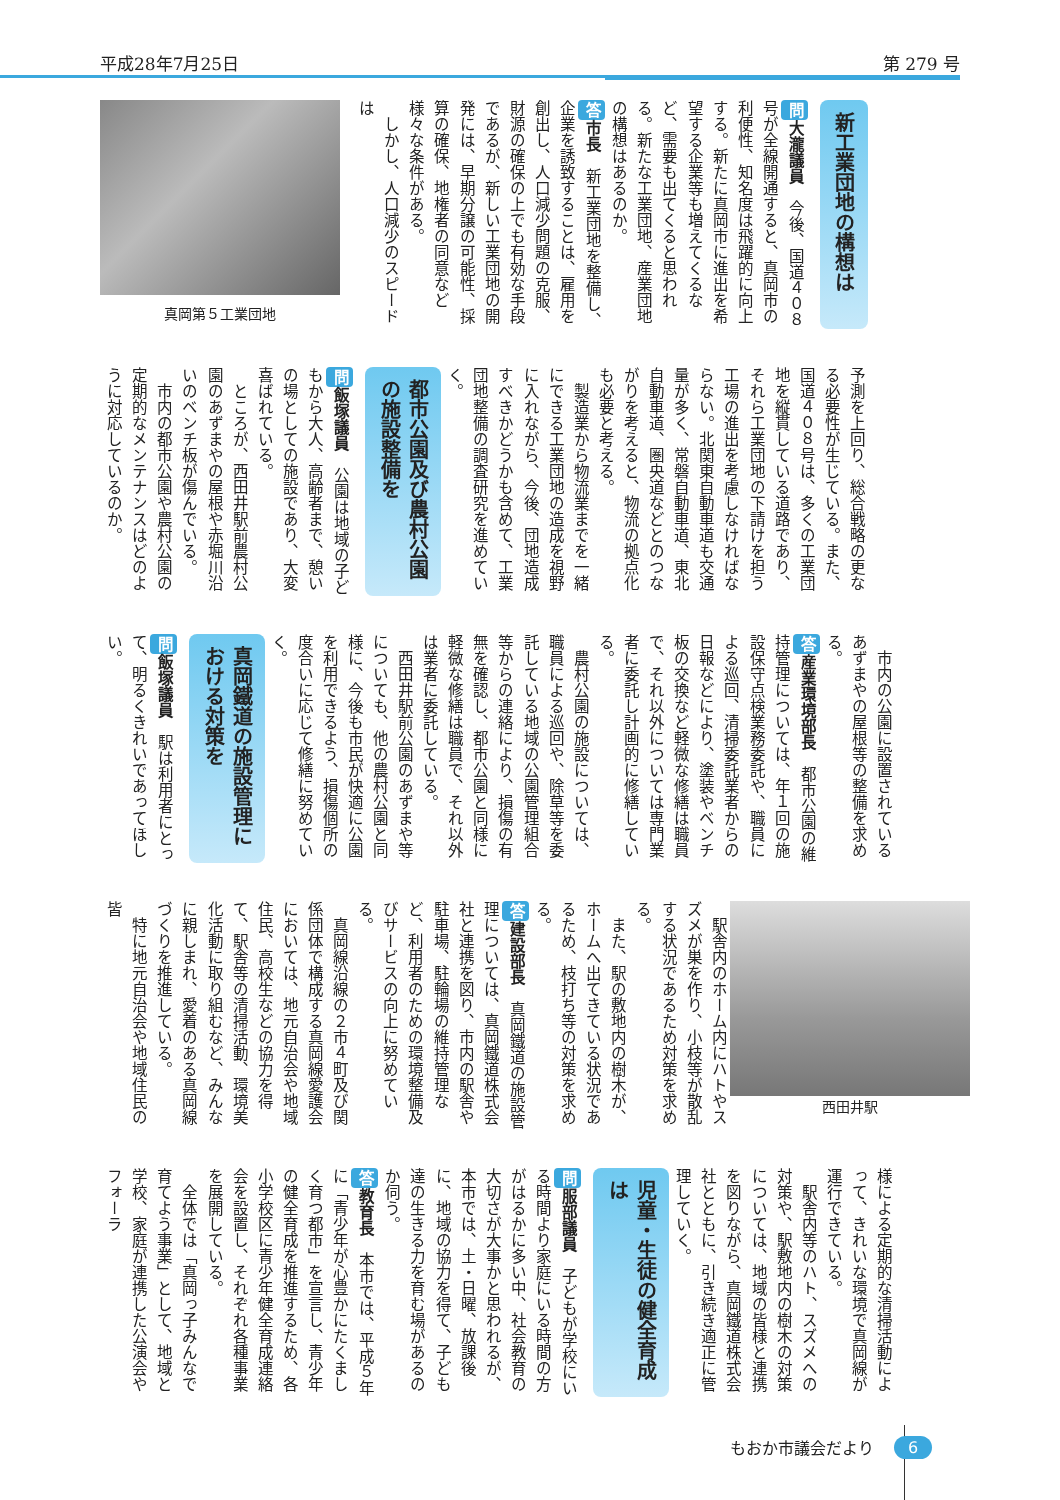平成28年7月25日 第 279 号
新工業団地の構想は
問大瀧議員　今後、国道４０８号が全線開通すると、真岡市の利便性、知名度は飛躍的に向上する。新たに真岡市に進出を希望する企業等も増えてくるなど、需要も出てくると思われる。新たな工業団地、産業団地の構想はあるのか。
答市長　新工業団地を整備し、企業を誘致することは、雇用を創出し、人口減少問題の克服、財源の確保の上でも有効な手段であるが、新しい工業団地の開発には、早期分譲の可能性、採算の確保、地権者の同意など様々な条件がある。
しかし、人口減少のスピードは
真岡第５工業団地
予測を上回り、総合戦略の更なる必要性が生じている。また、国道４０８号は、多くの工業団地を縦貫している道路であり、それら工業団地の下請けを担う工場の進出を考慮しなければならない。北関東自動車道も交通量が多く、常磐自動車道、東北自動車道、圏央道などとのつながりを考えると、物流の拠点化も必要と考える。
製造業から物流業までを一緒にできる工業団地の造成を視野に入れながら、今後、団地造成すべきかどうかも含めて、工業団地整備の調査研究を進めていく。
都市公園及び農村公園の施設整備を
問飯塚議員　公園は地域の子どもから大人、高齢者まで、憩いの場としての施設であり、大変喜ばれている。
ところが、西田井駅前農村公園のあずまやの屋根や赤堀川沿いのベンチ板が傷んでいる。
市内の都市公園や農村公園の定期的なメンテナンスはどのように対応しているのか。
市内の公園に設置されているあずまやの屋根等の整備を求める。
答産業環境部長　都市公園の維持管理については、年１回の施設保守点検業務委託や、職員による巡回、清掃委託業者からの日報などにより、塗装やベンチ板の交換など軽微な修繕は職員で、それ以外については専門業者に委託し計画的に修繕している。
農村公園の施設については、職員による巡回や、除草等を委託している地域の公園管理組合等からの連絡により、損傷の有無を確認し、都市公園と同様に軽微な修繕は職員で、それ以外は業者に委託している。
西田井駅前公園のあずまや等についても、他の農村公園と同様に、今後も市民が快適に公園を利用できるよう、損傷個所の度合いに応じて修繕に努めていく。
真岡鐵道の施設管理における対策を
問飯塚議員　駅は利用者にとって、明るくきれいであってほしい。
西田井駅
駅舎内のホーム内にハトやスズメが巣を作り、小枝等が散乱する状況であるため対策を求める。
また、駅の敷地内の樹木が、ホームへ出てきている状況であるため、枝打ち等の対策を求める。
答建設部長　真岡鐵道の施設管理については、真岡鐵道株式会社と連携を図り、市内の駅舎や駐車場、駐輪場の維持管理など、利用者のための環境整備及びサービスの向上に努めている。
真岡線沿線の２市４町及び関係団体で構成する真岡線愛護会においては、地元自治会や地域住民、高校生などの協力を得て、駅舎等の清掃活動、環境美化活動に取り組むなど、みんなに親しまれ、愛着のある真岡線づくりを推進している。
特に地元自治会や地域住民の皆
様による定期的な清掃活動によって、きれいな環境で真岡線が運行できている。
駅舎内等のハト、スズメへの対策や、駅敷地内の樹木の対策については、地域の皆様と連携を図りながら、真岡鐵道株式会社とともに、引き続き適正に管理していく。
児童・生徒の健全育成は
問服部議員　子どもが学校にいる時間より家庭にいる時間の方がはるかに多い中、社会教育の大切さが大事かと思われるが、本市では、土・日曜、放課後に、地域の協力を得て、子ども達の生きる力を育む場があるのか伺う。
答教育長　本市では、平成５年に「青少年が心豊かにたくましく育つ都市」を宣言し、青少年の健全育成を推進するため、各小学校区に青少年健全育成連絡会を設置し、それぞれ各種事業を展開している。
全体では「真岡っ子みんなで育てよう事業」として、地域と学校、家庭が連携した公演会やフォーラ
もおか市議会だより 6